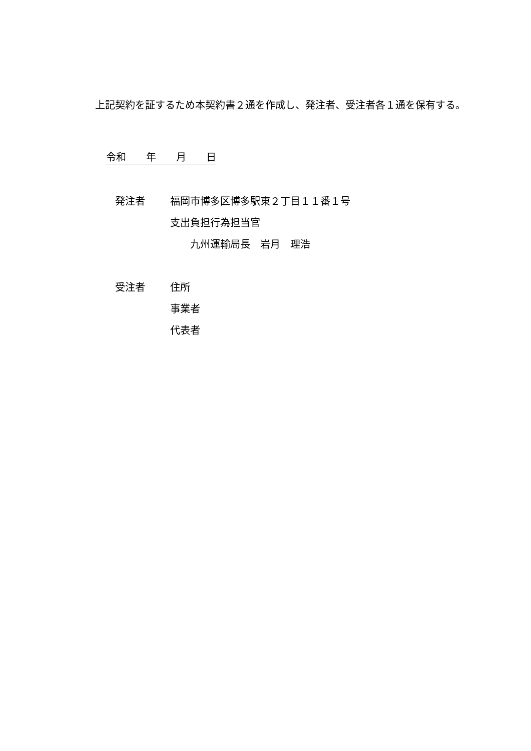上記契約を証するため本契約書２通を作成し、発注者、受注者各１通を保有する。
令和　　年　　月　　日
| 発注者 | 福岡市博多区博多駅東２丁目１１番１号 |
| | 支出負担行為担当官 |
| | 九州運輸局長 岩月 理浩 |
| 受注者 | 住所 |
| | 事業者 |
| | 代表者 |